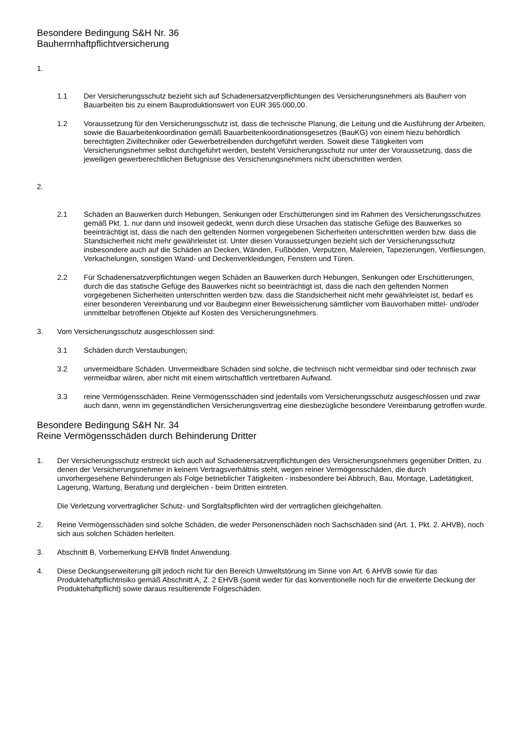Besondere Bedingung S&H Nr. 36
Bauherrnhaftpflichtversicherung
1.
1.1 Der Versicherungsschutz bezieht sich auf Schadenersatzverpflichtungen des Versicherungsnehmers als Bauherr von Bauarbeiten bis zu einem Bauproduktionswert von EUR 365.000,00.
1.2 Voraussetzung für den Versicherungsschutz ist, dass die technische Planung, die Leitung und die Ausführung der Arbeiten, sowie die Bauarbeitenkoordination gemäß Bauarbeitenkoordinationsgesetzes (BauKG) von einem hiezu behördlich berechtigten Ziviltechniker oder Gewerbetreibenden durchgeführt werden. Soweit diese Tätigkeiten vom Versicherungsnehmer selbst durchgeführt werden, besteht Versicherungsschutz nur unter der Voraussetzung, dass die jeweiligen gewerberechtlichen Befugnisse des Versicherungsnehmers nicht überschritten werden.
2.
2.1 Schäden an Bauwerken durch Hebungen, Senkungen oder Erschütterungen sind im Rahmen des Versicherungsschutzes gemäß Pkt. 1. nur dann und insoweit gedeckt, wenn durch diese Ursachen das statische Gefüge des Bauwerkes so beeinträchtigt ist, dass die nach den geltenden Normen vorgegebenen Sicherheiten unterschritten werden bzw. dass die Standsicherheit nicht mehr gewährleistet ist. Unter diesen Voraussetzungen bezieht sich der Versicherungsschutz insbesondere auch auf die Schäden an Decken, Wänden, Fußböden, Verputzen, Malereien, Tapezierungen, Verfliesungen, Verkachelungen, sonstigen Wand- und Deckenverkleidungen, Fenstern und Türen.
2.2 Für Schadenersatzverpflichtungen wegen Schäden an Bauwerken durch Hebungen, Senkungen oder Erschütterungen, durch die das statische Gefüge des Bauwerkes nicht so beeinträchtigt ist, dass die nach den geltenden Normen vorgegebenen Sicherheiten unterschritten werden bzw. dass die Standsicherheit nicht mehr gewährleistet ist, bedarf es einer besonderen Vereinbarung und vor Baubeginn einer Beweissicherung sämtlicher vom Bauvorhaben mittel- und/oder unmittelbar betroffenen Objekte auf Kosten des Versicherungsnehmers.
3. Vom Versicherungsschutz ausgeschlossen sind:
3.1 Schäden durch Verstaubungen;
3.2 unvermeidbare Schäden. Unvermeidbare Schäden sind solche, die technisch nicht vermeidbar sind oder technisch zwar vermeidbar wären, aber nicht mit einem wirtschaftlich vertretbaren Aufwand.
3.3 reine Vermögensschäden. Reine Vermögensschäden sind jedenfalls vom Versicherungsschutz ausgeschlossen und zwar auch dann, wenn im gegenständlichen Versicherungsvertrag eine diesbezügliche besondere Vereinbarung getroffen wurde.
Besondere Bedingung S&H Nr. 34
Reine Vermögensschäden durch Behinderung Dritter
1. Der Versicherungsschutz erstreckt sich auch auf Schadenersatzverpflichtungen des Versicherungsnehmers gegenüber Dritten, zu denen der Versicherungsnehmer in keinem Vertragsverhältnis steht, wegen reiner Vermögensschäden, die durch unvorhergesehene Behinderungen als Folge betrieblicher Tätigkeiten - insbesondere bei Abbruch, Bau, Montage, Ladetätigkeit, Lagerung, Wartung, Beratung und dergleichen - beim Dritten eintreten.
Die Verletzung vorvertraglicher Schutz- und Sorgfaltspflichten wird der vertraglichen gleichgehalten.
2. Reine Vermögensschäden sind solche Schäden, die weder Personenschäden noch Sachschäden sind (Art. 1, Pkt. 2. AHVB), noch sich aus solchen Schäden herleiten.
3. Abschnitt B, Vorbemerkung EHVB findet Anwendung.
4. Diese Deckungserweiterung gilt jedoch nicht für den Bereich Umweltstörung im Sinne von Art. 6 AHVB sowie für das Produktehaftpflichtrisiko gemäß Abschnitt A, Z. 2 EHVB (somit weder für das konventionelle noch für die erweiterte Deckung der Produktehaftpflicht) sowie daraus resultierende Folgeschäden.